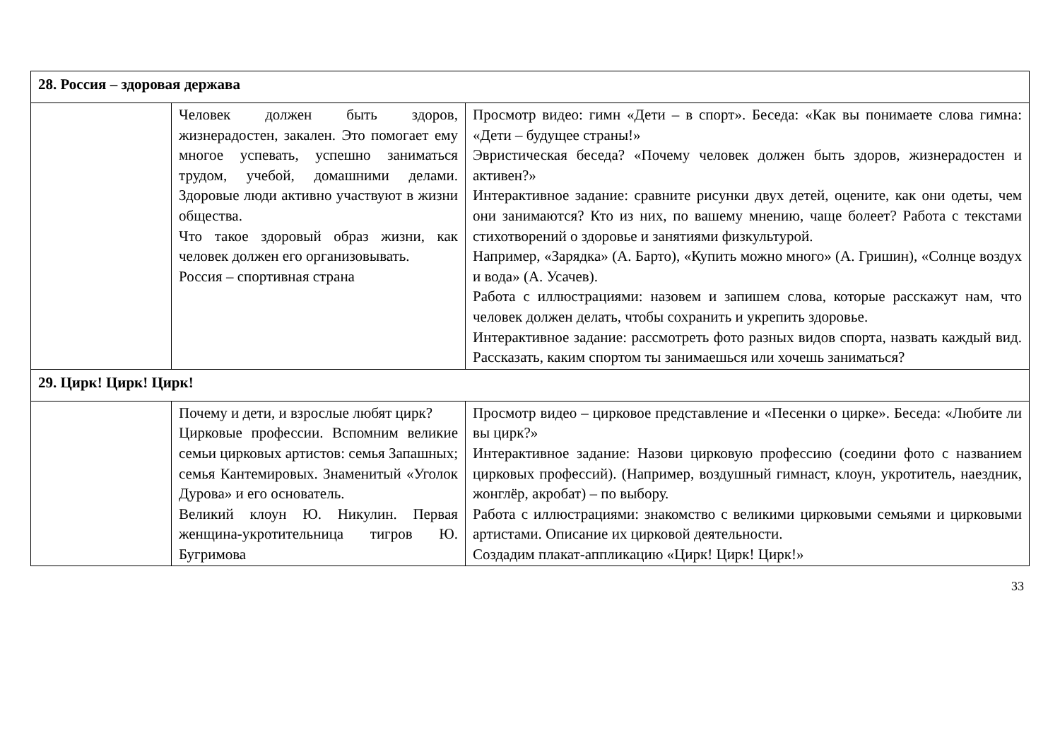| 28. Россия – здоровая держава | | |
| | Человек должен быть здоров, жизнерадостен, закален. Это помогает ему многое успевать, успешно заниматься трудом, учебой, домашними делами. Здоровые люди активно участвуют в жизни общества. Что такое здоровый образ жизни, как человек должен его организовывать. Россия – спортивная страна | Просмотр видео: гимн «Дети – в спорт». Беседа: «Как вы понимаете слова гимна: «Дети – будущее страны!» Эвристическая беседа? «Почему человек должен быть здоров, жизнерадостен и активен?» Интерактивное задание: сравните рисунки двух детей, оцените, как они одеты, чем они занимаются? Кто из них, по вашему мнению, чаще болеет? Работа с текстами стихотворений о здоровье и занятиями физкультурой. Например, «Зарядка» (А. Барто), «Купить можно много» (А. Гришин), «Солнце воздух и вода» (А. Усачев). Работа с иллюстрациями: назовем и запишем слова, которые расскажут нам, что человек должен делать, чтобы сохранить и укрепить здоровье. Интерактивное задание: рассмотреть фото разных видов спорта, назвать каждый вид. Рассказать, каким спортом ты занимаешься или хочешь заниматься? |
| 29. Цирк! Цирк! Цирк! | | |
| | Почему и дети, и взрослые любят цирк? Цирковые профессии. Вспомним великие семьи цирковых артистов: семья Запашных; семья Кантемировых. Знаменитый «Уголок Дурова» и его основатель. Великий клоун Ю. Никулин. Первая женщина-укротительница тигров Ю. Бугримова | Просмотр видео – цирковое представление и «Песенки о цирке». Беседа: «Любите ли вы цирк?» Интерактивное задание: Назови цирковую профессию (соедини фото с названием цирковых профессий). (Например, воздушный гимнаст, клоун, укротитель, наездник, жонглёр, акробат) – по выбору. Работа с иллюстрациями: знакомство с великими цирковыми семьями и цирковыми артистами. Описание их цирковой деятельности. Создадим плакат-аппликацию «Цирк! Цирк! Цирк!» |
33